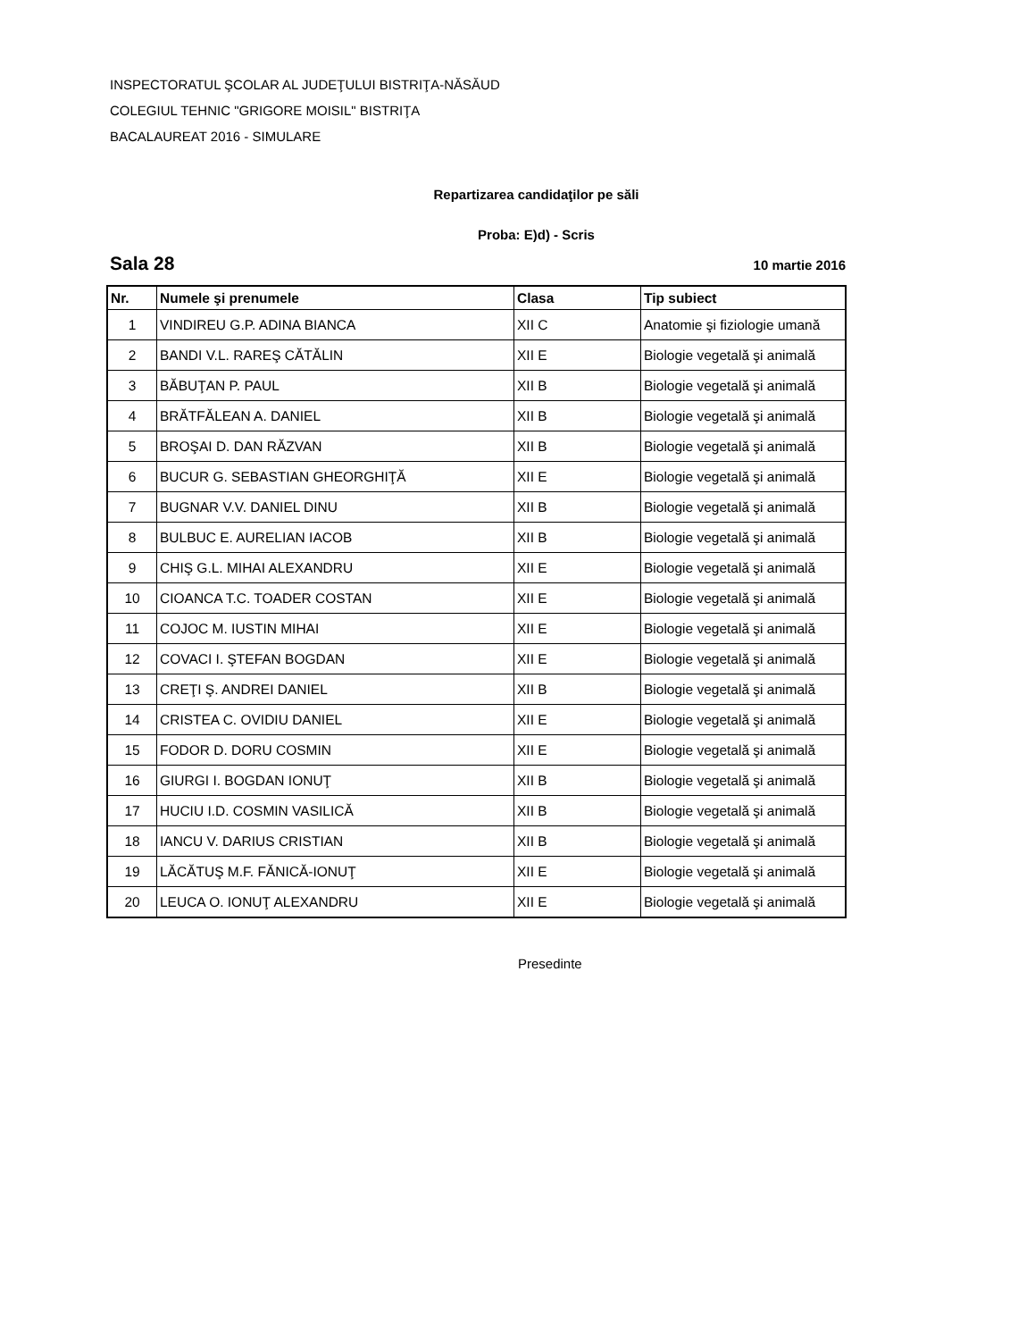INSPECTORATUL ŞCOLAR AL JUDEŢULUI BISTRIŢA-NĂSĂUD
COLEGIUL TEHNIC "GRIGORE MOISIL" BISTRIŢA
BACALAUREAT 2016 - SIMULARE
Repartizarea candidaţilor pe săli
Proba: E)d) - Scris
Sala 28 10 martie 2016
| Nr. | Numele şi prenumele | Clasa | Tip subiect |
| --- | --- | --- | --- |
| 1 | VINDIREU G.P. ADINA BIANCA | XII C | Anatomie şi fiziologie umană |
| 2 | BANDI V.L. RAREŞ CĂTĂLIN | XII E | Biologie vegetală şi animală |
| 3 | BĂBUŢAN P. PAUL | XII B | Biologie vegetală şi animală |
| 4 | BRĂTFĂLEAN A. DANIEL | XII B | Biologie vegetală şi animală |
| 5 | BROŞAI D. DAN RĂZVAN | XII B | Biologie vegetală şi animală |
| 6 | BUCUR G. SEBASTIAN GHEORGHIŢĂ | XII E | Biologie vegetală şi animală |
| 7 | BUGNAR V.V. DANIEL DINU | XII B | Biologie vegetală şi animală |
| 8 | BULBUC E. AURELIAN IACOB | XII B | Biologie vegetală şi animală |
| 9 | CHIŞ G.L. MIHAI ALEXANDRU | XII E | Biologie vegetală şi animală |
| 10 | CIOANCA T.C. TOADER COSTAN | XII E | Biologie vegetală şi animală |
| 11 | COJOC M. IUSTIN MIHAI | XII E | Biologie vegetală şi animală |
| 12 | COVACI I. ŞTEFAN BOGDAN | XII E | Biologie vegetală şi animală |
| 13 | CREŢI Ş. ANDREI DANIEL | XII B | Biologie vegetală şi animală |
| 14 | CRISTEA C. OVIDIU DANIEL | XII E | Biologie vegetală şi animală |
| 15 | FODOR D. DORU COSMIN | XII E | Biologie vegetală şi animală |
| 16 | GIURGI I. BOGDAN IONUŢ | XII B | Biologie vegetală şi animală |
| 17 | HUCIU I.D. COSMIN VASILICĂ | XII B | Biologie vegetală şi animală |
| 18 | IANCU V. DARIUS CRISTIAN | XII B | Biologie vegetală şi animală |
| 19 | LĂCĂTUŞ M.F. FĂNICĂ-IONUŢ | XII E | Biologie vegetală şi animală |
| 20 | LEUCA O. IONUŢ ALEXANDRU | XII E | Biologie vegetală şi animală |
Presedinte